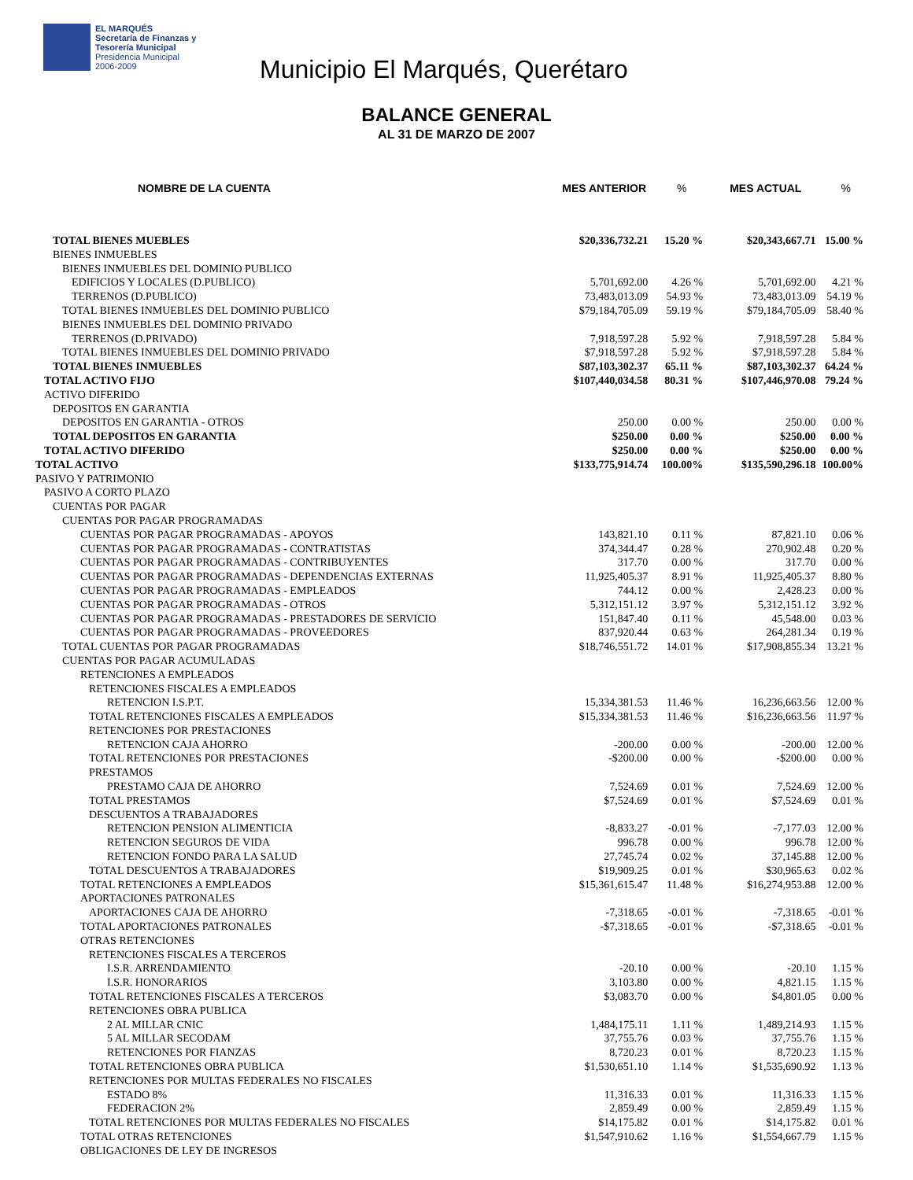EL MARQUÉS
Secretaría de Finanzas y
Tesorería Municipal
Presidencia Municipal
2006-2009
Municipio El Marqués, Querétaro
BALANCE GENERAL
AL 31 DE MARZO DE 2007
| NOMBRE DE LA CUENTA | MES ANTERIOR | % | MES ACTUAL | % |
| --- | --- | --- | --- | --- |
| TOTAL BIENES MUEBLES | $20,336,732.21 | 15.20 % | $20,343,667.71 | 15.00 % |
| BIENES INMUEBLES | | | | |
| BIENES INMUEBLES DEL DOMINIO PUBLICO | | | | |
| EDIFICIOS Y LOCALES (D.PUBLICO) | 5,701,692.00 | 4.26 % | 5,701,692.00 | 4.21 % |
| TERRENOS (D.PUBLICO) | 73,483,013.09 | 54.93 % | 73,483,013.09 | 54.19 % |
| TOTAL BIENES INMUEBLES DEL DOMINIO PUBLICO | $79,184,705.09 | 59.19 % | $79,184,705.09 | 58.40 % |
| BIENES INMUEBLES DEL DOMINIO PRIVADO | | | | |
| TERRENOS (D.PRIVADO) | 7,918,597.28 | 5.92 % | 7,918,597.28 | 5.84 % |
| TOTAL BIENES INMUEBLES DEL DOMINIO PRIVADO | $7,918,597.28 | 5.92 % | $7,918,597.28 | 5.84 % |
| TOTAL BIENES INMUEBLES | $87,103,302.37 | 65.11 % | $87,103,302.37 | 64.24 % |
| TOTAL ACTIVO FIJO | $107,440,034.58 | 80.31 % | $107,446,970.08 | 79.24 % |
| ACTIVO DIFERIDO | | | | |
| DEPOSITOS EN GARANTIA | | | | |
| DEPOSITOS EN GARANTIA - OTROS | 250.00 | 0.00 % | 250.00 | 0.00 % |
| TOTAL DEPOSITOS EN GARANTIA | $250.00 | 0.00 % | $250.00 | 0.00 % |
| TOTAL ACTIVO DIFERIDO | $250.00 | 0.00 % | $250.00 | 0.00 % |
| TOTAL ACTIVO | $133,775,914.74 | 100.00% | $135,590,296.18 | 100.00% |
| PASIVO Y PATRIMONIO | | | | |
| PASIVO A CORTO PLAZO | | | | |
| CUENTAS POR PAGAR | | | | |
| CUENTAS POR PAGAR PROGRAMADAS | | | | |
| CUENTAS POR PAGAR PROGRAMADAS - APOYOS | 143,821.10 | 0.11 % | 87,821.10 | 0.06 % |
| CUENTAS POR PAGAR PROGRAMADAS - CONTRATISTAS | 374,344.47 | 0.28 % | 270,902.48 | 0.20 % |
| CUENTAS POR PAGAR PROGRAMADAS - CONTRIBUYENTES | 317.70 | 0.00 % | 317.70 | 0.00 % |
| CUENTAS POR PAGAR PROGRAMADAS - DEPENDENCIAS EXTERNAS | 11,925,405.37 | 8.91 % | 11,925,405.37 | 8.80 % |
| CUENTAS POR PAGAR PROGRAMADAS - EMPLEADOS | 744.12 | 0.00 % | 2,428.23 | 0.00 % |
| CUENTAS POR PAGAR PROGRAMADAS - OTROS | 5,312,151.12 | 3.97 % | 5,312,151.12 | 3.92 % |
| CUENTAS POR PAGAR PROGRAMADAS - PRESTADORES DE SERVICIO | 151,847.40 | 0.11 % | 45,548.00 | 0.03 % |
| CUENTAS POR PAGAR PROGRAMADAS - PROVEEDORES | 837,920.44 | 0.63 % | 264,281.34 | 0.19 % |
| TOTAL CUENTAS POR PAGAR PROGRAMADAS | $18,746,551.72 | 14.01 % | $17,908,855.34 | 13.21 % |
| CUENTAS POR PAGAR ACUMULADAS | | | | |
| RETENCIONES A EMPLEADOS | | | | |
| RETENCIONES FISCALES A EMPLEADOS | | | | |
| RETENCION I.S.P.T. | 15,334,381.53 | 11.46 % | 16,236,663.56 | 12.00 % |
| TOTAL RETENCIONES FISCALES A EMPLEADOS | $15,334,381.53 | 11.46 % | $16,236,663.56 | 11.97 % |
| RETENCIONES POR PRESTACIONES | | | | |
| RETENCION CAJA AHORRO | -200.00 | 0.00 % | -200.00 | 12.00 % |
| TOTAL RETENCIONES POR PRESTACIONES | -$200.00 | 0.00 % | -$200.00 | 0.00 % |
| PRESTAMOS | | | | |
| PRESTAMO CAJA DE AHORRO | 7,524.69 | 0.01 % | 7,524.69 | 12.00 % |
| TOTAL PRESTAMOS | $7,524.69 | 0.01 % | $7,524.69 | 0.01 % |
| DESCUENTOS A TRABAJADORES | | | | |
| RETENCION PENSION ALIMENTICIA | -8,833.27 | -0.01 % | -7,177.03 | 12.00 % |
| RETENCION SEGUROS DE VIDA | 996.78 | 0.00 % | 996.78 | 12.00 % |
| RETENCION FONDO PARA LA SALUD | 27,745.74 | 0.02 % | 37,145.88 | 12.00 % |
| TOTAL DESCUENTOS A TRABAJADORES | $19,909.25 | 0.01 % | $30,965.63 | 0.02 % |
| TOTAL RETENCIONES A EMPLEADOS | $15,361,615.47 | 11.48 % | $16,274,953.88 | 12.00 % |
| APORTACIONES PATRONALES | | | | |
| APORTACIONES CAJA DE AHORRO | -7,318.65 | -0.01 % | -7,318.65 | -0.01 % |
| TOTAL APORTACIONES PATRONALES | -$7,318.65 | -0.01 % | -$7,318.65 | -0.01 % |
| OTRAS RETENCIONES | | | | |
| RETENCIONES FISCALES A TERCEROS | | | | |
| I.S.R. ARRENDAMIENTO | -20.10 | 0.00 % | -20.10 | 1.15 % |
| I.S.R. HONORARIOS | 3,103.80 | 0.00 % | 4,821.15 | 1.15 % |
| TOTAL RETENCIONES FISCALES A TERCEROS | $3,083.70 | 0.00 % | $4,801.05 | 0.00 % |
| RETENCIONES OBRA PUBLICA | | | | |
| 2 AL MILLAR CNIC | 1,484,175.11 | 1.11 % | 1,489,214.93 | 1.15 % |
| 5 AL MILLAR SECODAM | 37,755.76 | 0.03 % | 37,755.76 | 1.15 % |
| RETENCIONES POR FIANZAS | 8,720.23 | 0.01 % | 8,720.23 | 1.15 % |
| TOTAL RETENCIONES OBRA PUBLICA | $1,530,651.10 | 1.14 % | $1,535,690.92 | 1.13 % |
| RETENCIONES POR MULTAS FEDERALES NO FISCALES | | | | |
| ESTADO 8% | 11,316.33 | 0.01 % | 11,316.33 | 1.15 % |
| FEDERACION 2% | 2,859.49 | 0.00 % | 2,859.49 | 1.15 % |
| TOTAL RETENCIONES POR MULTAS FEDERALES NO FISCALES | $14,175.82 | 0.01 % | $14,175.82 | 0.01 % |
| TOTAL OTRAS RETENCIONES | $1,547,910.62 | 1.16 % | $1,554,667.79 | 1.15 % |
| OBLIGACIONES DE LEY DE INGRESOS | | | | |